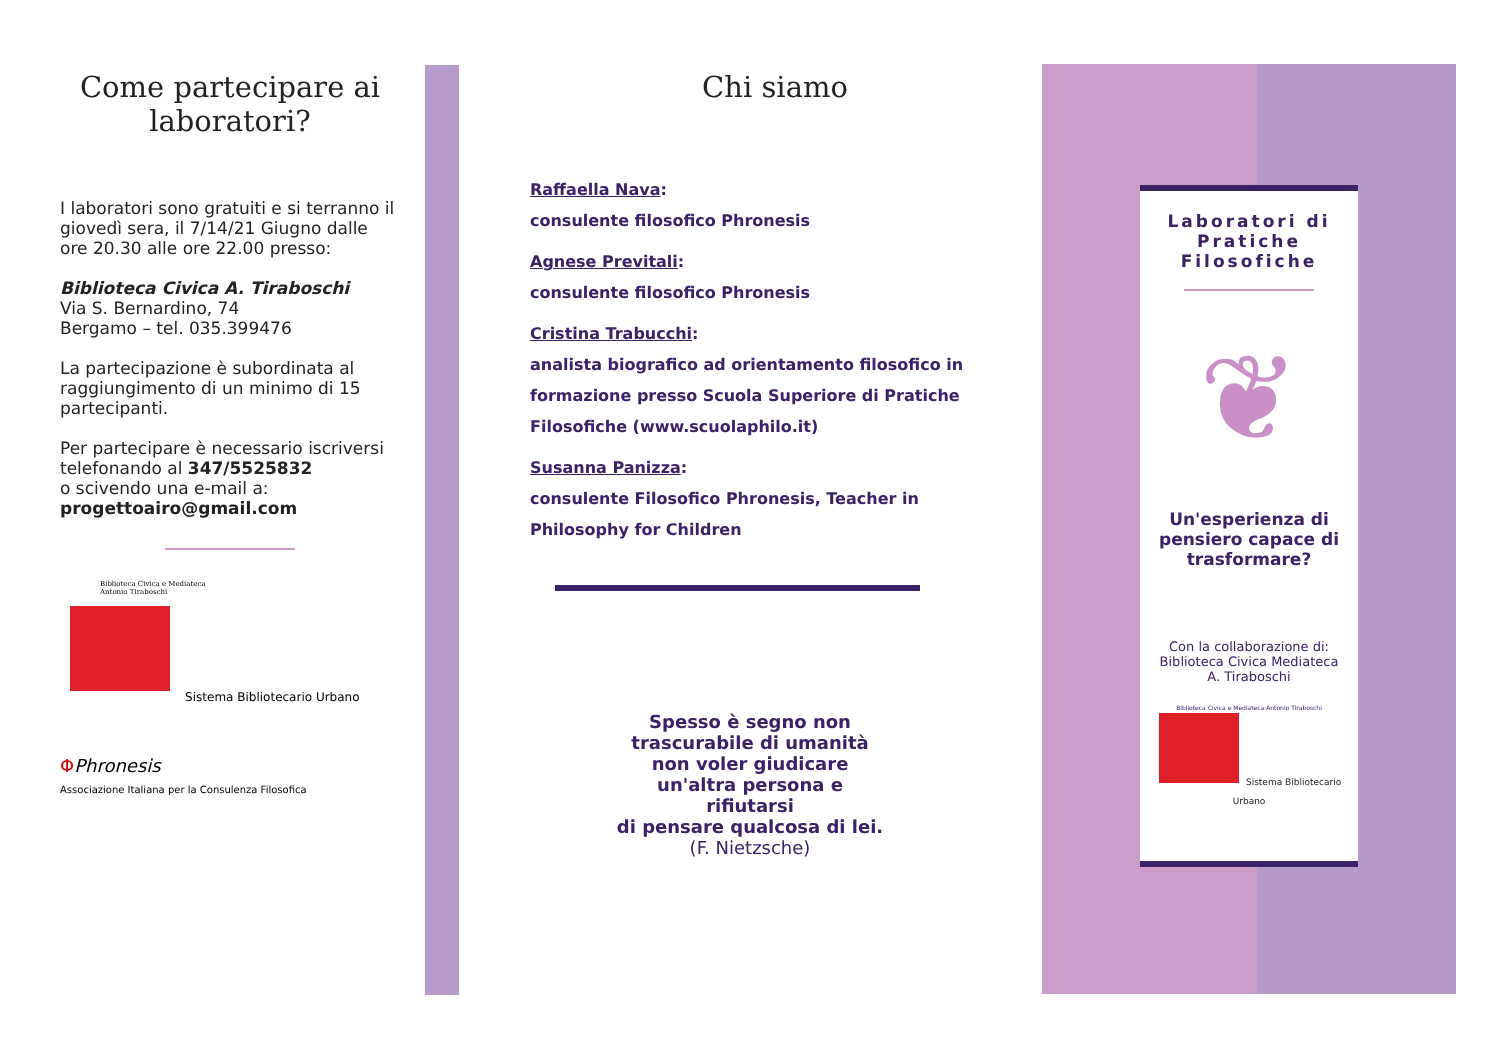Come partecipare ai laboratori?
I laboratori sono gratuiti e si terranno il giovedì sera, il 7/14/21 Giugno dalle ore 20.30 alle ore 22.00 presso:
Biblioteca Civica A. Tiraboschi
Via S. Bernardino, 74
Bergamo – tel. 035.399476
La partecipazione è subordinata al raggiungimento di un minimo di 15 partecipanti.
Per partecipare è necessario iscriversi telefonando al 347/5525832
o scivendo una e-mail a:
progettoairo@gmail.com
Biblioteca Civica e Mediateca
Antonio Tiraboschi
Sistema Bibliotecario Urbano
ΦPhronesis
Associazione Italiana per la Consulenza Filosofica
Chi siamo
Raffaella Nava:
consulente filosofico Phronesis
Agnese Previtali:
consulente filosofico Phronesis
Cristina Trabucchi:
analista biografico ad orientamento filosofico in formazione presso Scuola Superiore di Pratiche Filosofiche (www.scuolaphilo.it)
Susanna Panizza:
consulente Filosofico Phronesis, Teacher in Philosophy for Children
Spesso è segno non
trascurabile di umanità
non voler giudicare
un'altra persona e
rifiutarsi
di pensare qualcosa di lei.
(F. Nietzsche)
Laboratori di Pratiche Filosofiche
❦
Un'esperienza di pensiero capace di trasformare?
Con la collaborazione di:
Biblioteca Civica Mediateca
A. Tiraboschi
Biblioteca Civica e Mediateca Antonio Tiraboschi
Sistema Bibliotecario Urbano